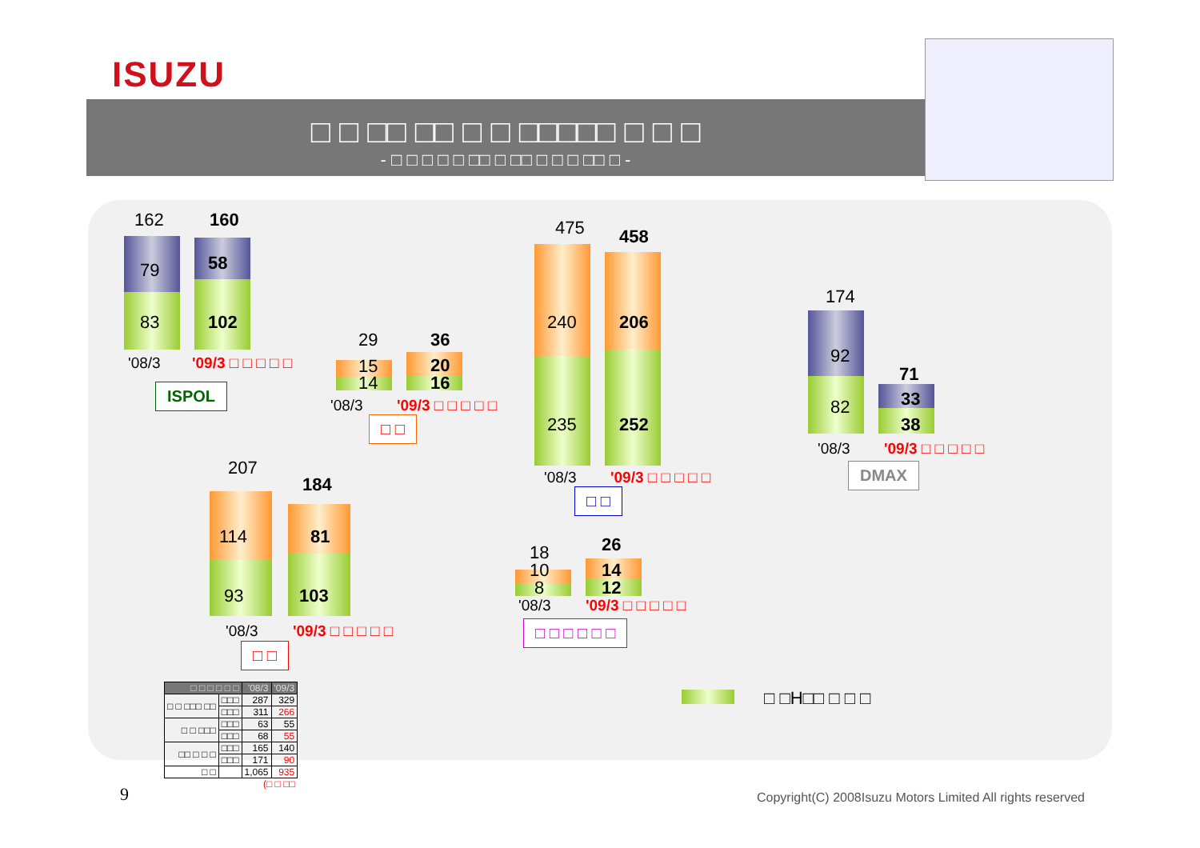ISUZU
□ □ □□ □□ □ □ □□□□□ □ □ □
- □ □ □ □ □ □□ □ □□ □ □ □ □□ □ -
162 160
79 58
83 102
'08/3 '09/3 □ □ □ □ □
ISPOL
29 36
15 20
14 16
'08/3 '09/3 □ □ □ □ □
□ □
475 458
240 206
235 252
'08/3 '09/3 □ □ □ □ □
□ □
174
71
92
33
82
38
'08/3 '09/3 □ □ □ □ □
DMAX
207
184
114 81
93 103
'08/3 '09/3 □ □ □ □ □
□ □
18 26
10 14
8 12
'08/3 '09/3 □ □ □ □ □
□ □ □ □ □ □
□ □H□□ □ □ □
| □ □ □ □ □ □ | | '08/3 | '09/3 |
| --- | --- | --- | --- |
| □ □ □□□ □□ | □□□ | 287 | 329 |
| | □□□ | 311 | 266 |
| □ □ □□□ | □□□ | 63 | 55 |
| | □□□ | 68 | 55 |
| □□ □ □ □ | □□□ | 165 | 140 |
| | □□□ | 171 | 90 |
| □ □ | | 1,065 | 935 |
| (□ □ □□ | | | |
9
Copyright(C) 2008Isuzu Motors Limited All rights reserved